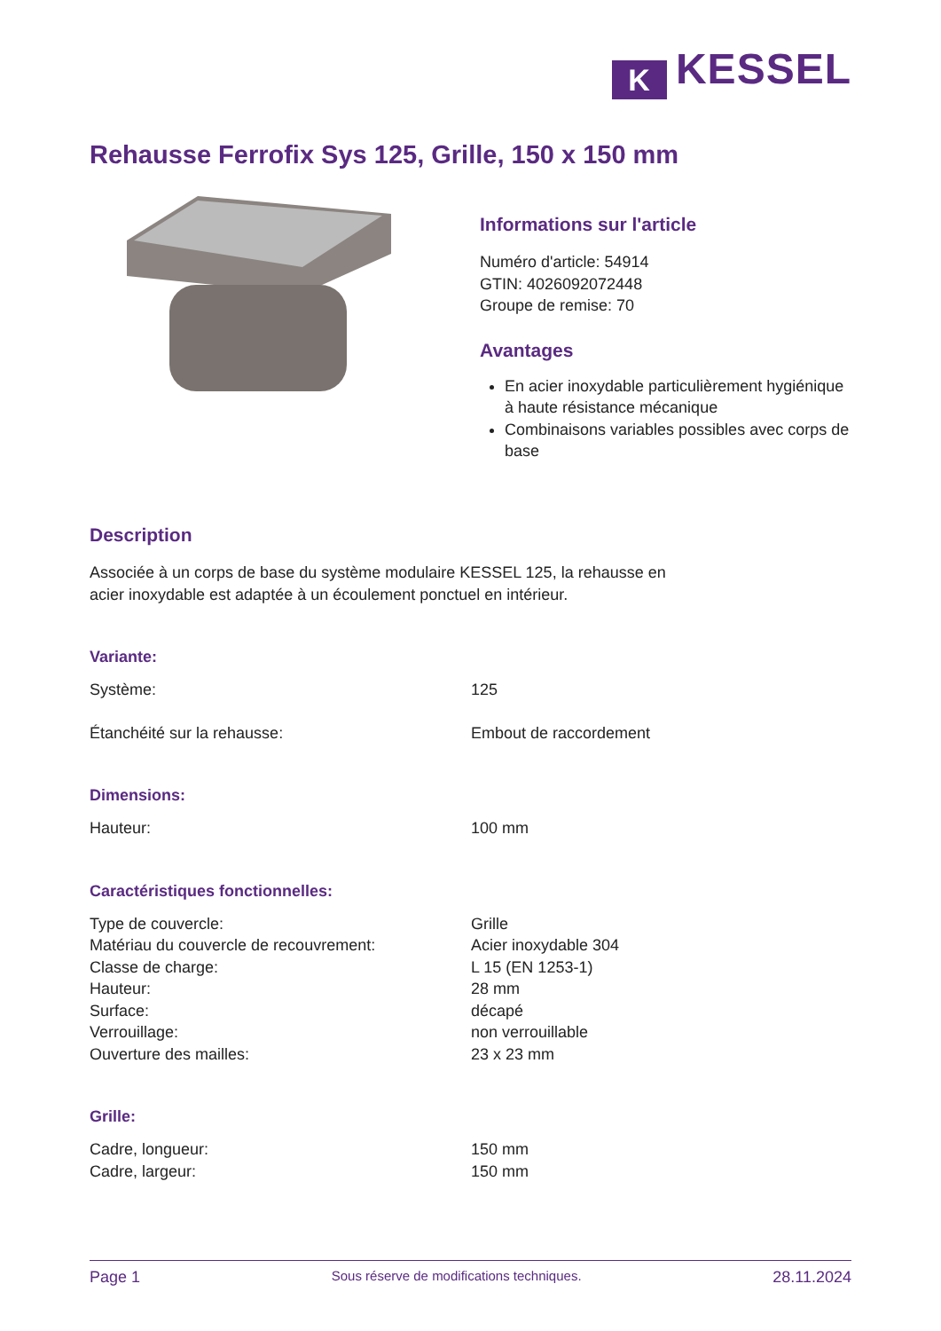K KESSEL
Rehausse Ferrofix Sys 125, Grille, 150 x 150 mm
Informations sur l'article
Numéro d'article: 54914
GTIN: 4026092072448
Groupe de remise: 70
Avantages
En acier inoxydable particulièrement hygiénique à haute résistance mécanique
Combinaisons variables possibles avec corps de base
Description
Associée à un corps de base du système modulaire KESSEL 125, la rehausse en acier inoxydable est adaptée à un écoulement ponctuel en intérieur.
Variante:
| Système: | 125 |
| Étanchéité sur la rehausse: | Embout de raccordement |
Dimensions:
| Hauteur: | 100 mm |
Caractéristiques fonctionnelles:
| Type de couvercle: | Grille |
| Matériau du couvercle de recouvrement: | Acier inoxydable 304 |
| Classe de charge: | L 15 (EN 1253-1) |
| Hauteur: | 28 mm |
| Surface: | décapé |
| Verrouillage: | non verrouillable |
| Ouverture des mailles: | 23 x 23 mm |
Grille:
| Cadre, longueur: | 150 mm |
| Cadre, largeur: | 150 mm |
Page 1 Sous réserve de modifications techniques. 28.11.2024